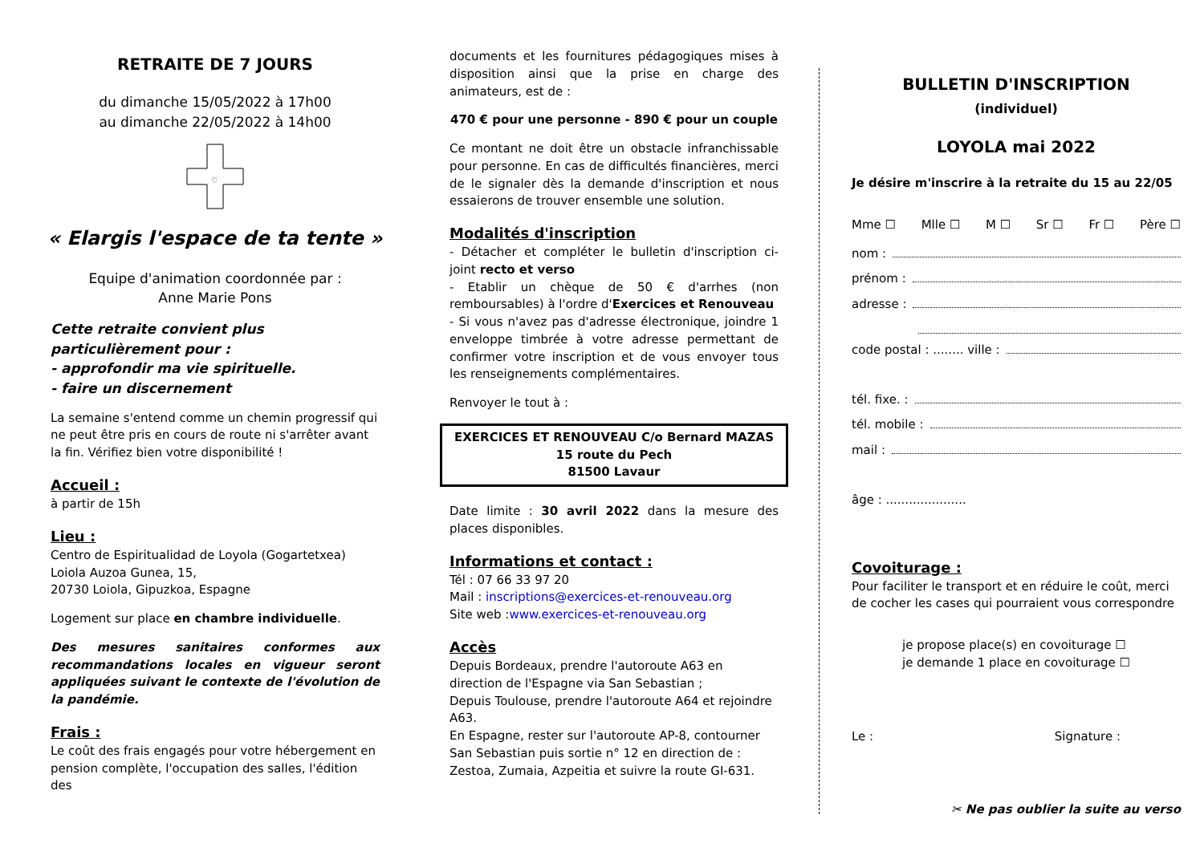RETRAITE DE 7 JOURS
du dimanche 15/05/2022 à 17h00
au dimanche 22/05/2022 à 14h00
♡
« Elargis l'espace de ta tente »
Equipe d'animation coordonnée par :
Anne Marie Pons
Cette retraite convient plus particulièrement pour :
- approfondir ma vie spirituelle.
- faire un discernement
La semaine s'entend comme un chemin progressif qui ne peut être pris en cours de route ni s'arrêter avant la fin. Vérifiez bien votre disponibilité !
Accueil :
à partir de 15h
Lieu :
Centro de Espiritualidad de Loyola (Gogartetxea)
Loiola Auzoa Gunea, 15,
20730 Loiola, Gipuzkoa, Espagne
Logement sur place en chambre individuelle.
Des mesures sanitaires conformes aux recommandations locales en vigueur seront appliquées suivant le contexte de l'évolution de la pandémie.
Frais :
Le coût des frais engagés pour votre hébergement en pension complète, l'occupation des salles, l'édition des
documents et les fournitures pédagogiques mises à disposition ainsi que la prise en charge des animateurs, est de :
470 € pour une personne - 890 € pour un couple
Ce montant ne doit être un obstacle infranchissable pour personne. En cas de difficultés financières, merci de le signaler dès la demande d'inscription et nous essaierons de trouver ensemble une solution.
Modalités d'inscription
- Détacher et compléter le bulletin d'inscription ci-joint recto et verso
- Etablir un chèque de 50 € d'arrhes (non remboursables) à l'ordre d'Exercices et Renouveau
- Si vous n'avez pas d'adresse électronique, joindre 1 enveloppe timbrée à votre adresse permettant de confirmer votre inscription et de vous envoyer tous les renseignements complémentaires.
Renvoyer le tout à :
EXERCICES ET RENOUVEAU C/o Bernard MAZAS
15 route du Pech
81500 Lavaur
Date limite : 30 avril 2022 dans la mesure des places disponibles.
Informations et contact :
Tél : 07 66 33 97 20
Mail : inscriptions@exercices-et-renouveau.org
Site web :www.exercices-et-renouveau.org
Accès
Depuis Bordeaux, prendre l'autoroute A63 en direction de l'Espagne via San Sebastian ;
Depuis Toulouse, prendre l'autoroute A64 et rejoindre A63.
En Espagne, rester sur l'autoroute AP-8, contourner San Sebastian puis sortie n° 12 en direction de :
Zestoa, Zumaia, Azpeitia et suivre la route GI-631.
BULLETIN D'INSCRIPTION
(individuel)
LOYOLA mai 2022
Je désire m'inscrire à la retraite du 15 au 22/05
Mme ☐ Mlle ☐ M ☐ Sr ☐ Fr ☐ Père ☐
nom :
prénom :
adresse :
code postal : ........ ville :
tél. fixe. :
tél. mobile :
mail :
âge : .....................
Covoiturage :
Pour faciliter le transport et en réduire le coût, merci de cocher les cases qui pourraient vous correspondre
je propose place(s) en covoiturage ☐
je demande 1 place en covoiturage ☐
Le : Signature :
✂ Ne pas oublier la suite au verso